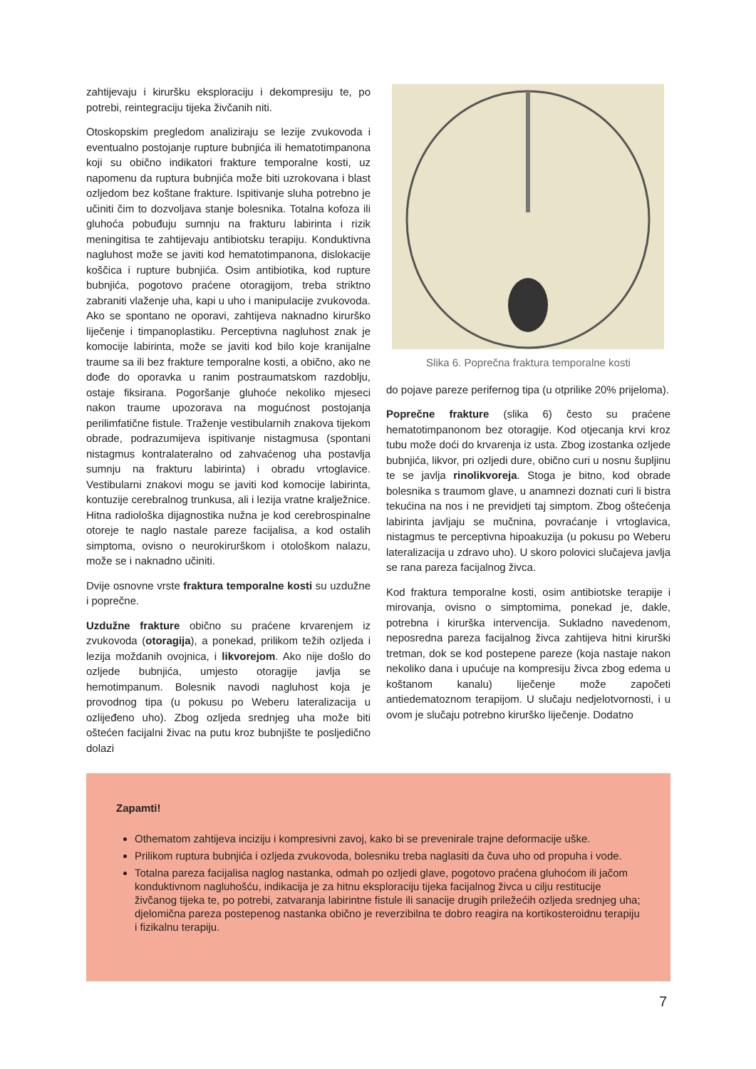zahtijevaju i kiruršku eksploraciju i dekompresiju te, po potrebi, reintegraciju tijeka živčanih niti.
Otoskopskim pregledom analiziraju se lezije zvukovoda i eventualno postojanje rupture bubnjića ili hematotimpanona koji su obično indikatori frakture temporalne kosti, uz napomenu da ruptura bubnjića može biti uzrokovana i blast ozljedom bez koštane frakture. Ispitivanje sluha potrebno je učiniti čim to dozvoljava stanje bolesnika. Totalna kofoza ili gluhoća pobuđuju sumnju na frakturu labirinta i rizik meningitisa te zahtijevaju antibiotsku terapiju. Konduktivna nagluhost može se javiti kod hematotimpanona, dislokacije koščica i rupture bubnjića. Osim antibiotika, kod rupture bubnjića, pogotovo praćene otoragijom, treba striktno zabraniti vlaženje uha, kapi u uho i manipulacije zvukovoda. Ako se spontano ne oporavi, zahtijeva naknadno kirurško liječenje i timpanoplastiku. Perceptivna nagluhost znak je komocije labirinta, može se javiti kod bilo koje kranijalne traume sa ili bez frakture temporalne kosti, a obično, ako ne dođe do oporavka u ranim postraumatskom razdoblju, ostaje fiksirana. Pogoršanje gluhoće nekoliko mjeseci nakon traume upozorava na mogućnost postojanja perilimfatične fistule. Traženje vestibularnih znakova tijekom obrade, podrazumijeva ispitivanje nistagmusa (spontani nistagmus kontralateralno od zahvaćenog uha postavlja sumnju na frakturu labirinta) i obradu vrtoglavice. Vestibularni znakovi mogu se javiti kod komocije labirinta, kontuzije cerebralnog trunkusa, ali i lezija vratne kralježnice. Hitna radiološka dijagnostika nužna je kod cerebrospinalne otoreje te naglo nastale pareze facijalisa, a kod ostalih simptoma, ovisno o neurokirurškom i otološkom nalazu, može se i naknadno učiniti.
Dvije osnovne vrste fraktura temporalne kosti su uzdužne i poprečne.
Uzdužne frakture obično su praćene krvarenjem iz zvukovoda (otoragija), a ponekad, prilikom težih ozljeda i lezija moždanih ovojnica, i likvorejom. Ako nije došlo do ozljede bubnjića, umjesto otoragije javlja se hemotimpanum. Bolesnik navodi nagluhost koja je provodnog tipa (u pokusu po Weberu lateralizacija u ozlijeđeno uho). Zbog ozljeda srednjeg uha može biti oštećen facijalni živac na putu kroz bubnjište te posljedično dolazi
Slika 6. Poprečna fraktura temporalne kosti
do pojave pareze perifernog tipa (u otprilike 20% prijeloma).
Poprečne frakture (slika 6) često su praćene hematotimpanonom bez otoragije. Kod otjecanja krvi kroz tubu može doći do krvarenja iz usta. Zbog izostanka ozljede bubnjića, likvor, pri ozljedi dure, obično curi u nosnu šupljinu te se javlja rinolikvoreja. Stoga je bitno, kod obrade bolesnika s traumom glave, u anamnezi doznati curi li bistra tekućina na nos i ne previdjeti taj simptom. Zbog oštećenja labirinta javljaju se mučnina, povraćanje i vrtoglavica, nistagmus te perceptivna hipoakuzija (u pokusu po Weberu lateralizacija u zdravo uho). U skoro polovici slučajeva javlja se rana pareza facijalnog živca.
Kod fraktura temporalne kosti, osim antibiotske terapije i mirovanja, ovisno o simptomima, ponekad je, dakle, potrebna i kirurška intervencija. Sukladno navedenom, neposredna pareza facijalnog živca zahtijeva hitni kirurški tretman, dok se kod postepene pareze (koja nastaje nakon nekoliko dana i upućuje na kompresiju živca zbog edema u koštanom kanalu) liječenje može započeti antiedematoznom terapijom. U slučaju nedjelotvornosti, i u ovom je slučaju potrebno kirurško liječenje. Dodatno
Zapamti!
Othematom zahtijeva inciziju i kompresivni zavoj, kako bi se prevenirale trajne deformacije uške.
Prilikom ruptura bubnjića i ozljeda zvukovoda, bolesniku treba naglasiti da čuva uho od propuha i vode.
Totalna pareza facijalisa naglog nastanka, odmah po ozljedi glave, pogotovo praćena gluhoćom ili jačom konduktivnom nagluhošću, indikacija je za hitnu eksploraciju tijeka facijalnog živca u cilju restitucije živčanog tijeka te, po potrebi, zatvaranja labirintne fistule ili sanacije drugih priležećih ozljeda srednjeg uha; djelomična pareza postepenog nastanka obično je reverzibilna te dobro reagira na kortikosteroidnu terapiju i fizikalnu terapiju.
7